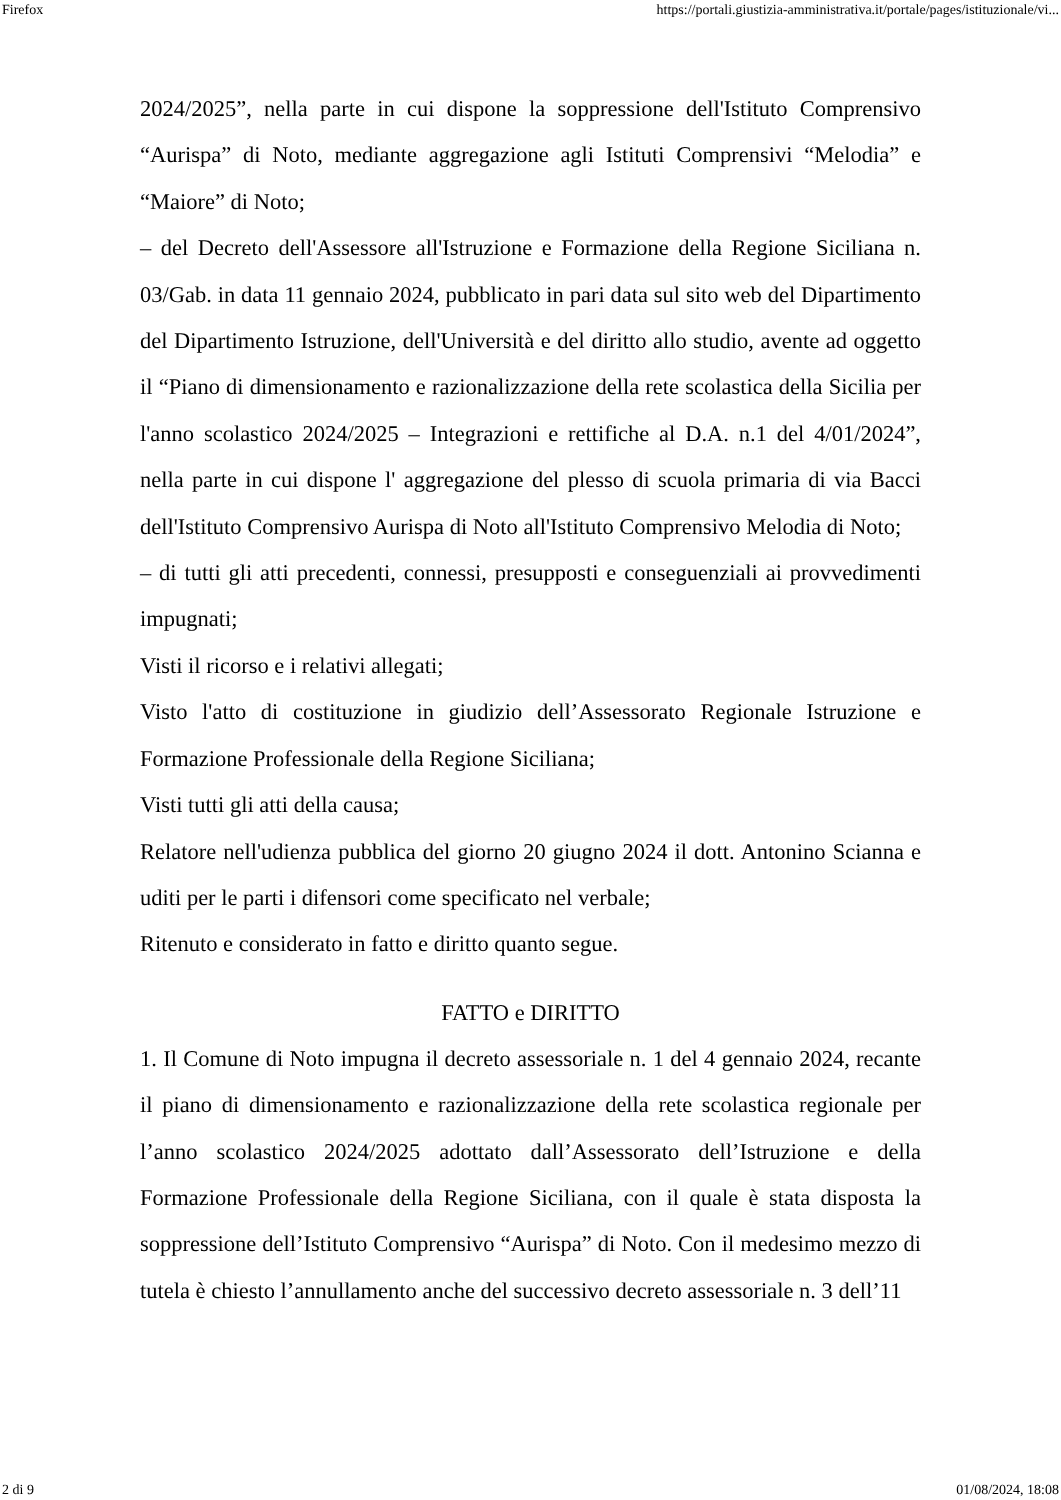Firefox https://portali.giustizia-amministrativa.it/portale/pages/istituzionale/vi...
2024/2025”, nella parte in cui dispone la soppressione dell'Istituto Comprensivo “Aurispa” di Noto, mediante aggregazione agli Istituti Comprensivi “Melodia” e “Maiore” di Noto;
– del Decreto dell'Assessore all'Istruzione e Formazione della Regione Siciliana n. 03/Gab. in data 11 gennaio 2024, pubblicato in pari data sul sito web del Dipartimento del Dipartimento Istruzione, dell'Università e del diritto allo studio, avente ad oggetto il “Piano di dimensionamento e razionalizzazione della rete scolastica della Sicilia per l'anno scolastico 2024/2025 – Integrazioni e rettifiche al D.A. n.1 del 4/01/2024”, nella parte in cui dispone l' aggregazione del plesso di scuola primaria di via Bacci dell'Istituto Comprensivo Aurispa di Noto all'Istituto Comprensivo Melodia di Noto;
– di tutti gli atti precedenti, connessi, presupposti e conseguenziali ai provvedimenti impugnati;
Visti il ricorso e i relativi allegati;
Visto l'atto di costituzione in giudizio dell’Assessorato Regionale Istruzione e Formazione Professionale della Regione Siciliana;
Visti tutti gli atti della causa;
Relatore nell'udienza pubblica del giorno 20 giugno 2024 il dott. Antonino Scianna e uditi per le parti i difensori come specificato nel verbale;
Ritenuto e considerato in fatto e diritto quanto segue.
FATTO e DIRITTO
1. Il Comune di Noto impugna il decreto assessoriale n. 1 del 4 gennaio 2024, recante il piano di dimensionamento e razionalizzazione della rete scolastica regionale per l’anno scolastico 2024/2025 adottato dall’Assessorato dell’Istruzione e della Formazione Professionale della Regione Siciliana, con il quale è stata disposta la soppressione dell’Istituto Comprensivo “Aurispa” di Noto. Con il medesimo mezzo di tutela è chiesto l’annullamento anche del successivo decreto assessoriale n. 3 dell’11
2 di 9 01/08/2024, 18:08